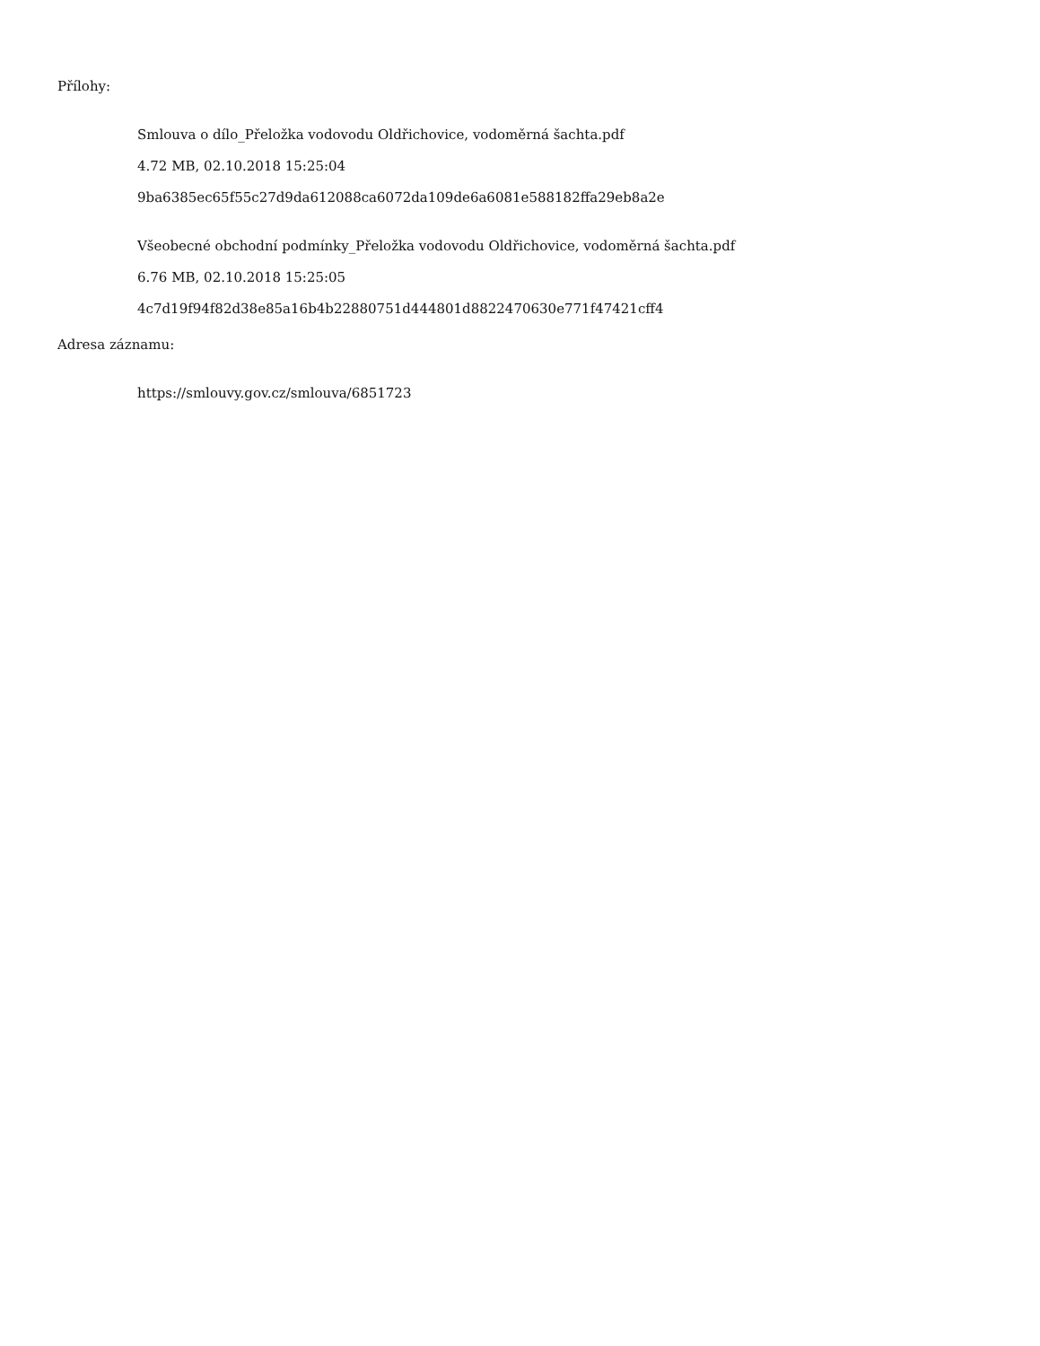Přílohy:
Smlouva o dílo_Přeložka vodovodu Oldřichovice, vodoměrná šachta.pdf
4.72 MB, 02.10.2018 15:25:04
9ba6385ec65f55c27d9da612088ca6072da109de6a6081e588182ffa29eb8a2e
Všeobecné obchodní podmínky_Přeložka vodovodu Oldřichovice, vodoměrná šachta.pdf
6.76 MB, 02.10.2018 15:25:05
4c7d19f94f82d38e85a16b4b22880751d444801d8822470630e771f47421cff4
Adresa záznamu:
https://smlouvy.gov.cz/smlouva/6851723